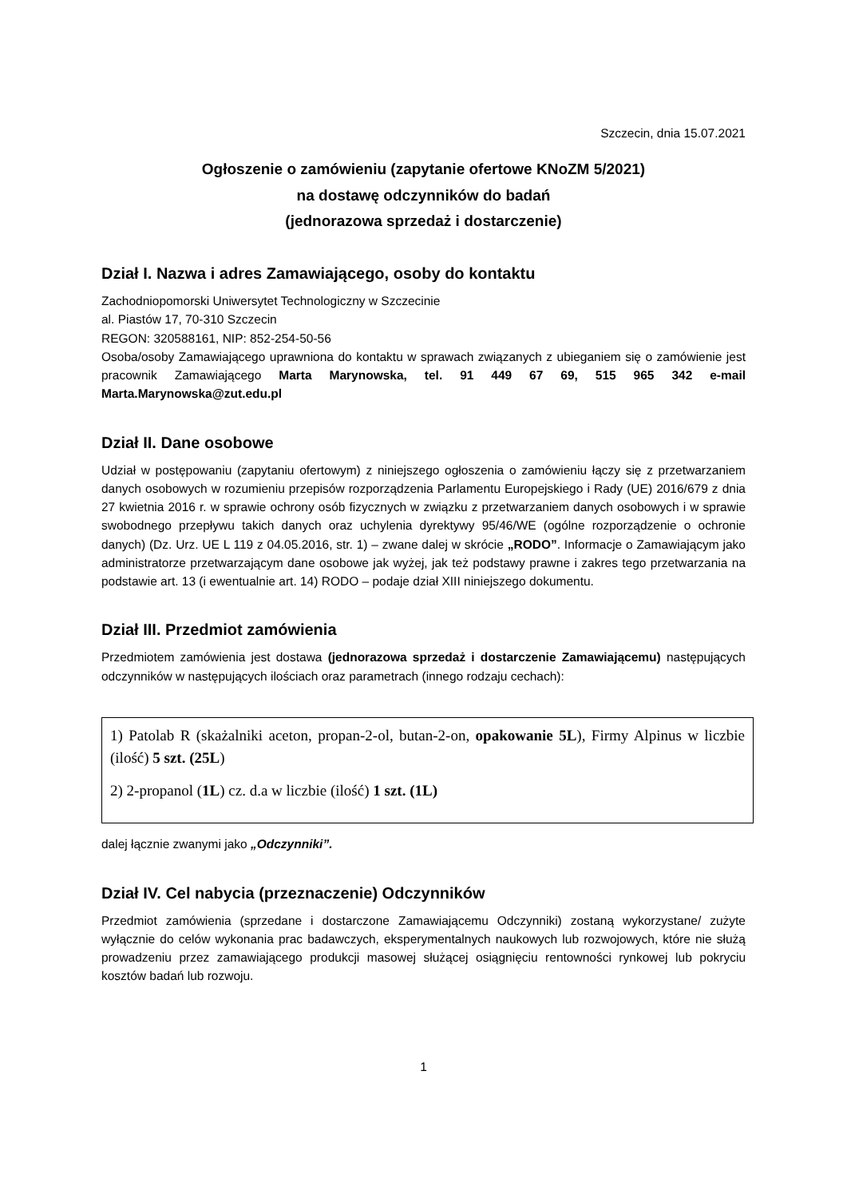Szczecin, dnia 15.07.2021
Ogłoszenie o zamówieniu (zapytanie ofertowe KNoZM 5/2021)
na dostawę odczynników do badań
(jednorazowa sprzedaż i dostarczenie)
Dział I. Nazwa i adres Zamawiającego, osoby do kontaktu
Zachodniopomorski Uniwersytet Technologiczny w Szczecinie
al. Piastów 17, 70-310 Szczecin
REGON: 320588161, NIP: 852-254-50-56
Osoba/osoby Zamawiającego uprawniona do kontaktu w sprawach związanych z ubieganiem się o zamówienie jest pracownik Zamawiającego Marta Marynowska, tel. 91 449 67 69, 515 965 342 e-mail Marta.Marynowska@zut.edu.pl
Dział II. Dane osobowe
Udział w postępowaniu (zapytaniu ofertowym) z niniejszego ogłoszenia o zamówieniu łączy się z przetwarzaniem danych osobowych w rozumieniu przepisów rozporządzenia Parlamentu Europejskiego i Rady (UE) 2016/679 z dnia 27 kwietnia 2016 r. w sprawie ochrony osób fizycznych w związku z przetwarzaniem danych osobowych i w sprawie swobodnego przepływu takich danych oraz uchylenia dyrektywy 95/46/WE (ogólne rozporządzenie o ochronie danych) (Dz. Urz. UE L 119 z 04.05.2016, str. 1) – zwane dalej w skrócie „RODO”. Informacje o Zamawiającym jako administratorze przetwarzającym dane osobowe jak wyżej, jak też podstawy prawne i zakres tego przetwarzania na podstawie art. 13 (i ewentualnie art. 14) RODO – podaje dział XIII niniejszego dokumentu.
Dział III. Przedmiot zamówienia
Przedmiotem zamówienia jest dostawa (jednorazowa sprzedaż i dostarczenie Zamawiającemu) następujących odczynników w następujących ilościach oraz parametrach (innego rodzaju cechach):
1) Patolab R (skażalniki aceton, propan-2-ol, butan-2-on, opakowanie 5L), Firmy Alpinus w liczbie (ilość) 5 szt. (25L)
2) 2-propanol (1L) cz. d.a w liczbie (ilość) 1 szt. (1L)
dalej łącznie zwanymi jako „Odczynniki”.
Dział IV. Cel nabycia (przeznaczenie) Odczynników
Przedmiot zamówienia (sprzedane i dostarczone Zamawiającemu Odczynniki) zostaną wykorzystane/ zużyte wyłącznie do celów wykonania prac badawczych, eksperymentalnych naukowych lub rozwojowych, które nie służą prowadzeniu przez zamawiającego produkcji masowej służącej osiągnięciu rentowności rynkowej lub pokryciu kosztów badań lub rozwoju.
1